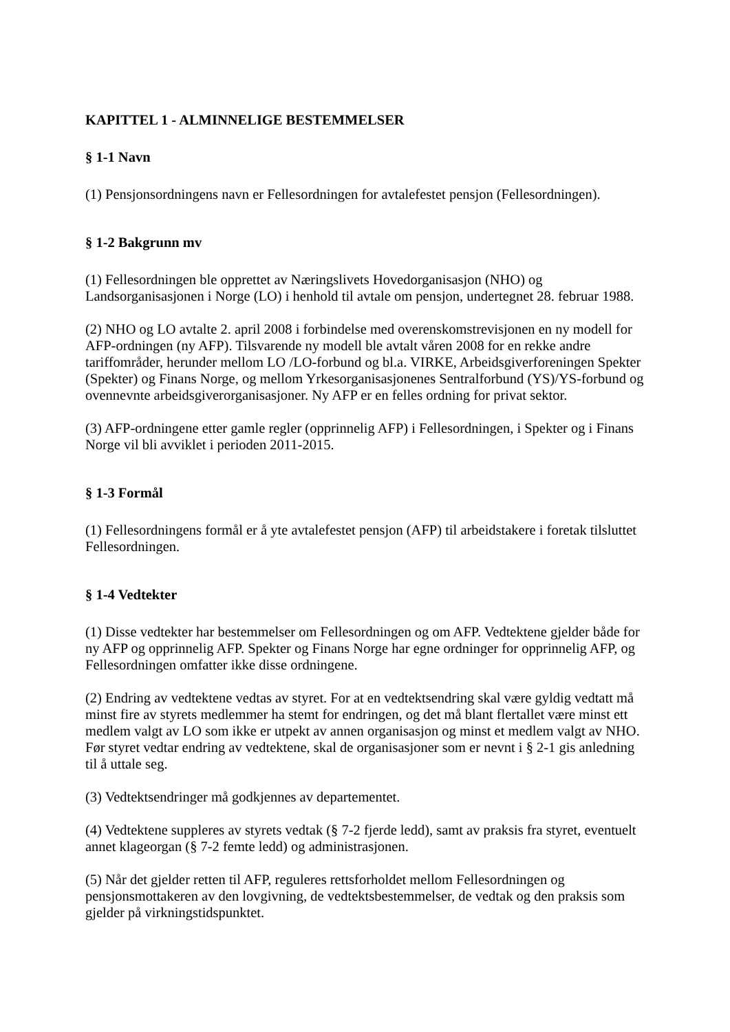KAPITTEL 1 - ALMINNELIGE BESTEMMELSER
§ 1-1 Navn
(1) Pensjonsordningens navn er Fellesordningen for avtalefestet pensjon (Fellesordningen).
§ 1-2 Bakgrunn mv
(1) Fellesordningen ble opprettet av Næringslivets Hovedorganisasjon (NHO) og Landsorganisasjonen i Norge (LO) i henhold til avtale om pensjon, undertegnet 28. februar 1988.
(2) NHO og LO avtalte 2. april 2008 i forbindelse med overenskomstrevisjonen en ny modell for AFP-ordningen (ny AFP). Tilsvarende ny modell ble avtalt våren 2008 for en rekke andre tariffområder, herunder mellom LO /LO-forbund og bl.a. VIRKE, Arbeidsgiverforeningen Spekter (Spekter) og Finans Norge, og mellom Yrkesorganisasjonenes Sentralforbund (YS)/YS-forbund og ovennevnte arbeidsgiverorganisasjoner. Ny AFP er en felles ordning for privat sektor.
(3) AFP-ordningene etter gamle regler (opprinnelig AFP) i Fellesordningen, i Spekter og i Finans Norge vil bli avviklet i perioden 2011-2015.
§ 1-3 Formål
(1) Fellesordningens formål er å yte avtalefestet pensjon (AFP) til arbeidstakere i foretak tilsluttet Fellesordningen.
§ 1-4 Vedtekter
(1) Disse vedtekter har bestemmelser om Fellesordningen og om AFP. Vedtektene gjelder både for ny AFP og opprinnelig AFP. Spekter og Finans Norge har egne ordninger for opprinnelig AFP, og Fellesordningen omfatter ikke disse ordningene.
(2) Endring av vedtektene vedtas av styret. For at en vedtektsendring skal være gyldig vedtatt må minst fire av styrets medlemmer ha stemt for endringen, og det må blant flertallet være minst ett medlem valgt av LO som ikke er utpekt av annen organisasjon og minst et medlem valgt av NHO. Før styret vedtar endring av vedtektene, skal de organisasjoner som er nevnt i § 2-1 gis anledning til å uttale seg.
(3) Vedtektsendringer må godkjennes av departementet.
(4) Vedtektene suppleres av styrets vedtak (§ 7-2 fjerde ledd), samt av praksis fra styret, eventuelt annet klageorgan (§ 7-2 femte ledd) og administrasjonen.
(5) Når det gjelder retten til AFP, reguleres rettsforholdet mellom Fellesordningen og pensjonsmottakeren av den lovgivning, de vedtektsbestemmelser, de vedtak og den praksis som gjelder på virkningstidspunktet.